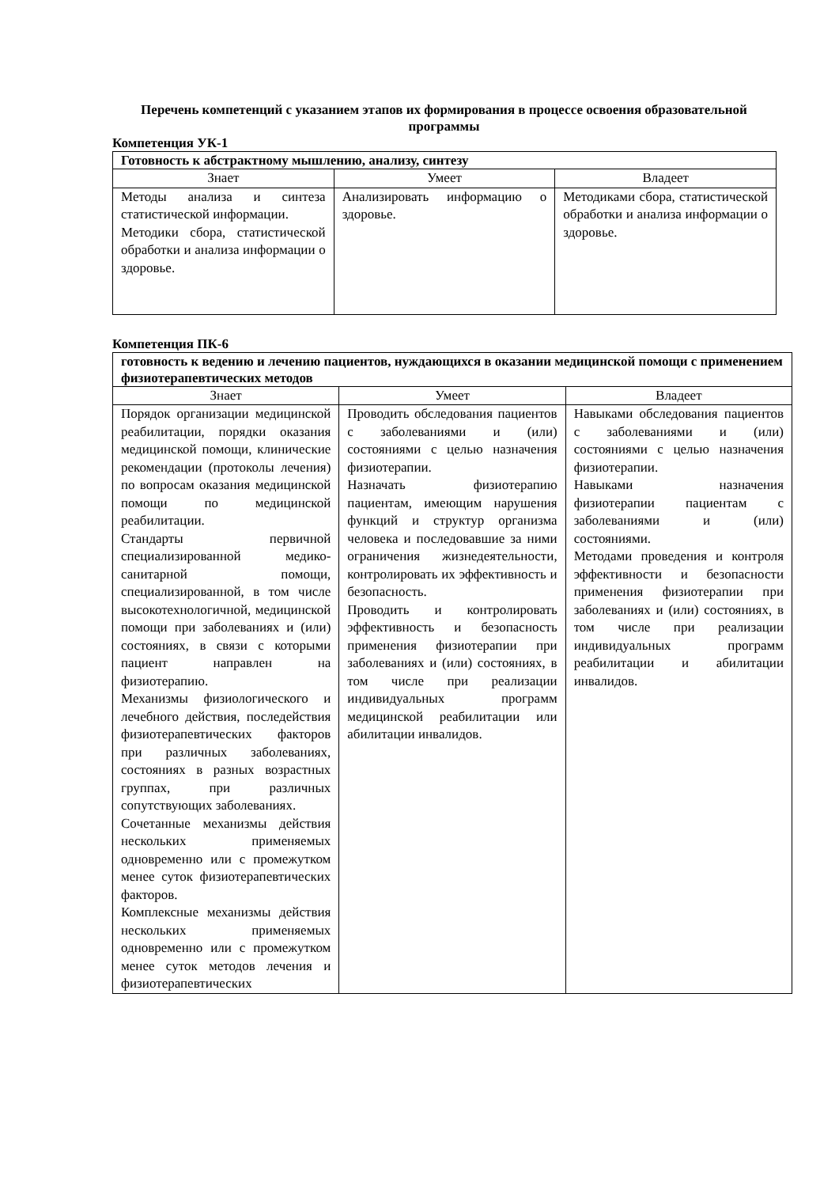Перечень компетенций с указанием этапов их формирования в процессе освоения образовательной программы
Компетенция УК-1
| Готовность к абстрактному мышлению, анализу, синтезу | | |
| Знает | Умеет | Владеет |
| Методы анализа и синтеза статистической информации. Методики сбора, статистической обработки и анализа информации о здоровье. | Анализировать информацию о здоровье. | Методиками сбора, статистической обработки и анализа информации о здоровье. |
Компетенция ПК-6
| готовность к ведению и лечению пациентов, нуждающихся в оказании медицинской помощи с применением физиотерапевтических методов | | |
| Знает | Умеет | Владеет |
| Порядок организации медицинской реабилитации, порядки оказания медицинской помощи, клинические рекомендации (протоколы лечения) по вопросам оказания медицинской помощи по медицинской реабилитации. Стандарты первичной специализированной медико-санитарной помощи, специализированной, в том числе высокотехнологичной, медицинской помощи при заболеваниях и (или) состояниях, в связи с которыми пациент направлен на физиотерапию. Механизмы физиологического и лечебного действия, последействия физиотерапевтических факторов при различных заболеваниях, состояниях в разных возрастных группах, при различных сопутствующих заболеваниях. Сочетанные механизмы действия нескольких применяемых одновременно или с промежутком менее суток физиотерапевтических факторов. Комплексные механизмы действия нескольких применяемых одновременно или с промежутком менее суток методов лечения и физиотерапевтических | Проводить обследования пациентов с заболеваниями и (или) состояниями с целью назначения физиотерапии. Назначать физиотерапию пациентам, имеющим нарушения функций и структур организма человека и последовавшие за ними ограничения жизнедеятельности, контролировать их эффективность и безопасность. Проводить и контролировать эффективность и безопасность применения физиотерапии при заболеваниях и (или) состояниях, в том числе при реализации индивидуальных программ медицинской реабилитации или абилитации инвалидов. | Навыками обследования пациентов с заболеваниями и (или) состояниями с целью назначения физиотерапии. Навыками назначения физиотерапии пациентам с заболеваниями и (или) состояниями. Методами проведения и контроля эффективности и безопасности применения физиотерапии при заболеваниях и (или) состояниях, в том числе при реализации индивидуальных программ реабилитации и абилитации инвалидов. |